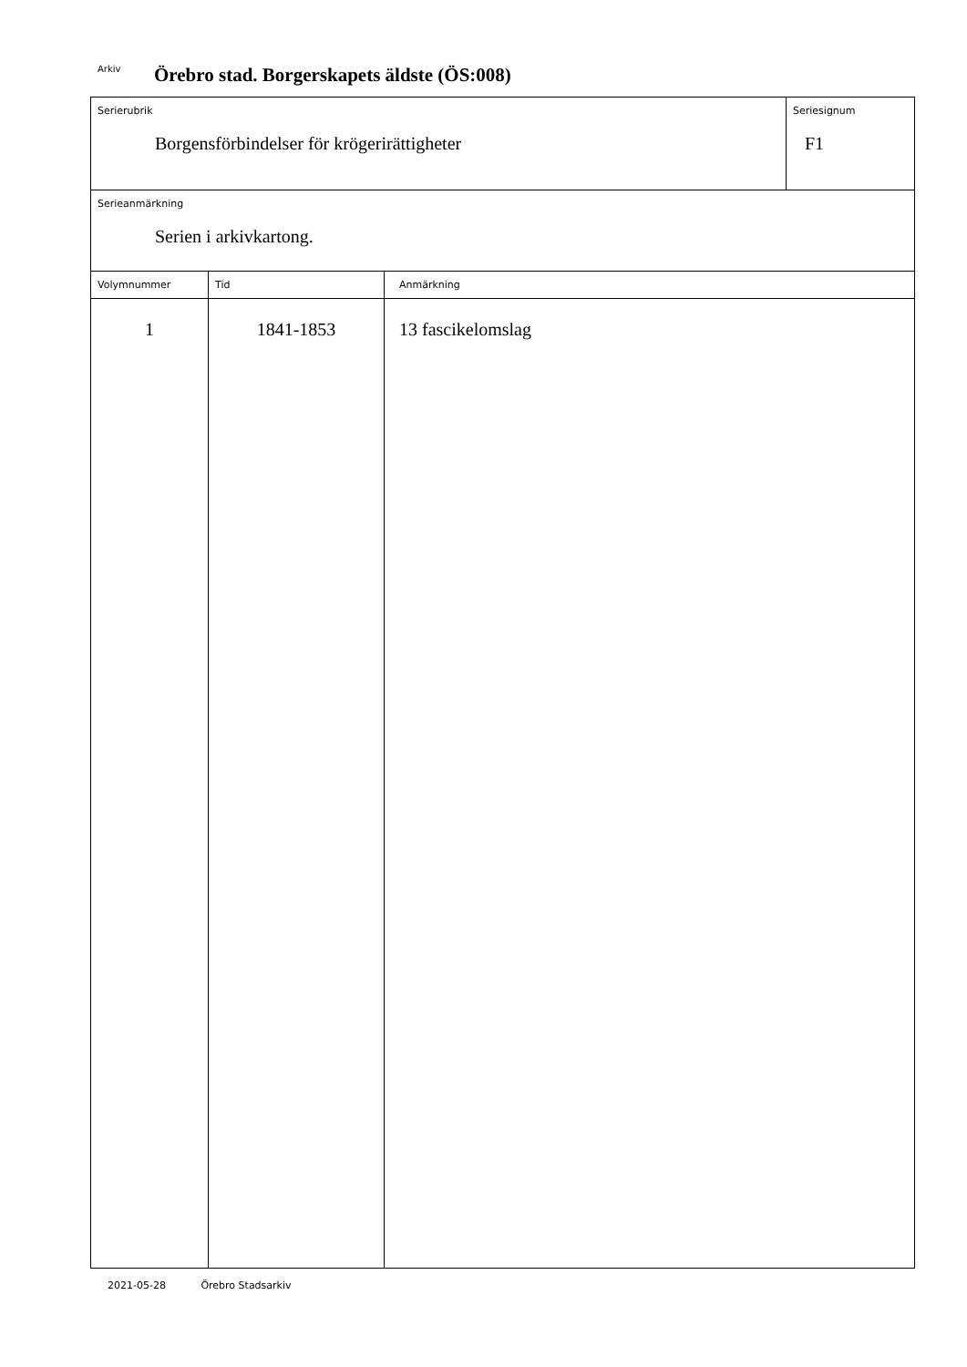Arkiv Örebro stad. Borgerskapets äldste (ÖS:008)
Serierubrik
Borgensförbindelser för krögerirättigheter
Seriesignum
F1
Serieanmärkning
Serien i arkivkartong.
| Volymnummer | Tid | Anmärkning |
| --- | --- | --- |
| 1 | 1841-1853 | 13 fascikelomslag |
2021-05-28 Örebro Stadsarkiv